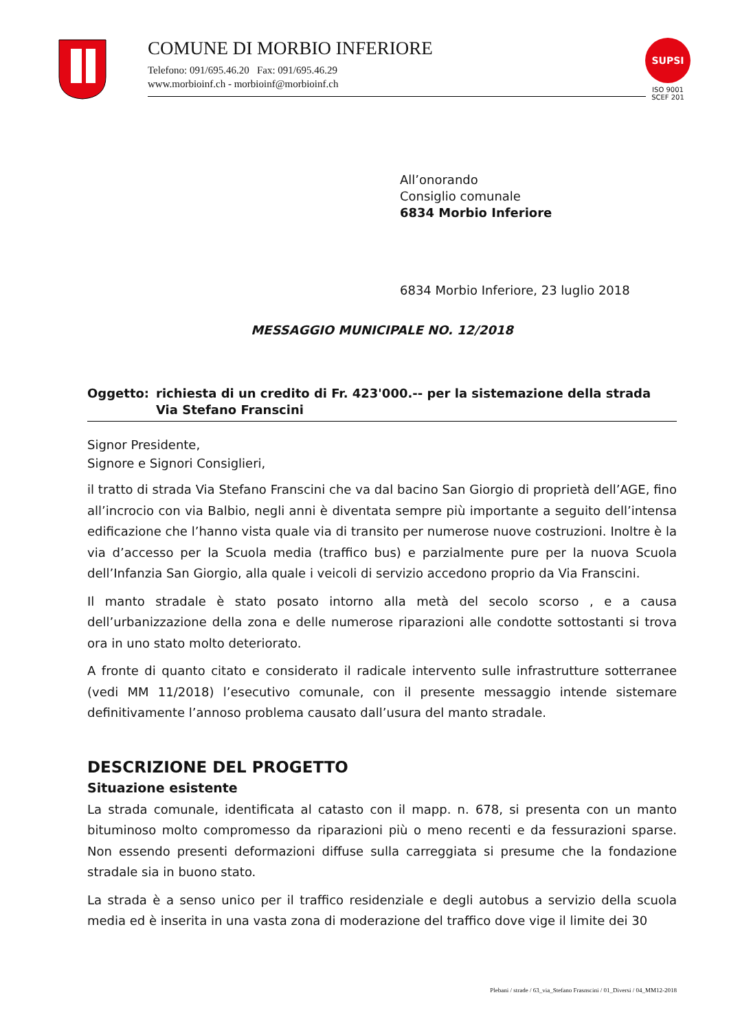COMUNE DI MORBIO INFERIORE
Telefono: 091/695.46.20 Fax: 091/695.46.29
www.morbioinf.ch - morbioinf@morbioinf.ch
SUPSI
ISO 9001
SCEF 201
All’onorando
Consiglio comunale
6834 Morbio Inferiore
6834 Morbio Inferiore, 23 luglio 2018
MESSAGGIO MUNICIPALE NO. 12/2018
Oggetto: richiesta di un credito di Fr. 423'000.-- per la sistemazione della strada Via Stefano Franscini
Signor Presidente,
Signore e Signori Consiglieri,
il tratto di strada Via Stefano Franscini che va dal bacino San Giorgio di proprietà dell’AGE, fino all’incrocio con via Balbio, negli anni è diventata sempre più importante a seguito dell’intensa edificazione che l’hanno vista quale via di transito per numerose nuove costruzioni. Inoltre è la via d’accesso per la Scuola media (traffico bus) e parzialmente pure per la nuova Scuola dell’Infanzia San Giorgio, alla quale i veicoli di servizio accedono proprio da Via Franscini.
Il manto stradale è stato posato intorno alla metà del secolo scorso , e a causa dell’urbanizzazione della zona e delle numerose riparazioni alle condotte sottostanti si trova ora in uno stato molto deteriorato.
A fronte di quanto citato e considerato il radicale intervento sulle infrastrutture sotterranee (vedi MM 11/2018) l’esecutivo comunale, con il presente messaggio intende sistemare definitivamente l’annoso problema causato dall’usura del manto stradale.
DESCRIZIONE DEL PROGETTO
Situazione esistente
La strada comunale, identificata al catasto con il mapp. n. 678, si presenta con un manto bituminoso molto compromesso da riparazioni più o meno recenti e da fessurazioni sparse. Non essendo presenti deformazioni diffuse sulla carreggiata si presume che la fondazione stradale sia in buono stato.
La strada è a senso unico per il traffico residenziale e degli autobus a servizio della scuola media ed è inserita in una vasta zona di moderazione del traffico dove vige il limite dei 30
Plebani / strade / 63_via_Stefano Frasnscini / 01_Diversi / 04_MM12-2018